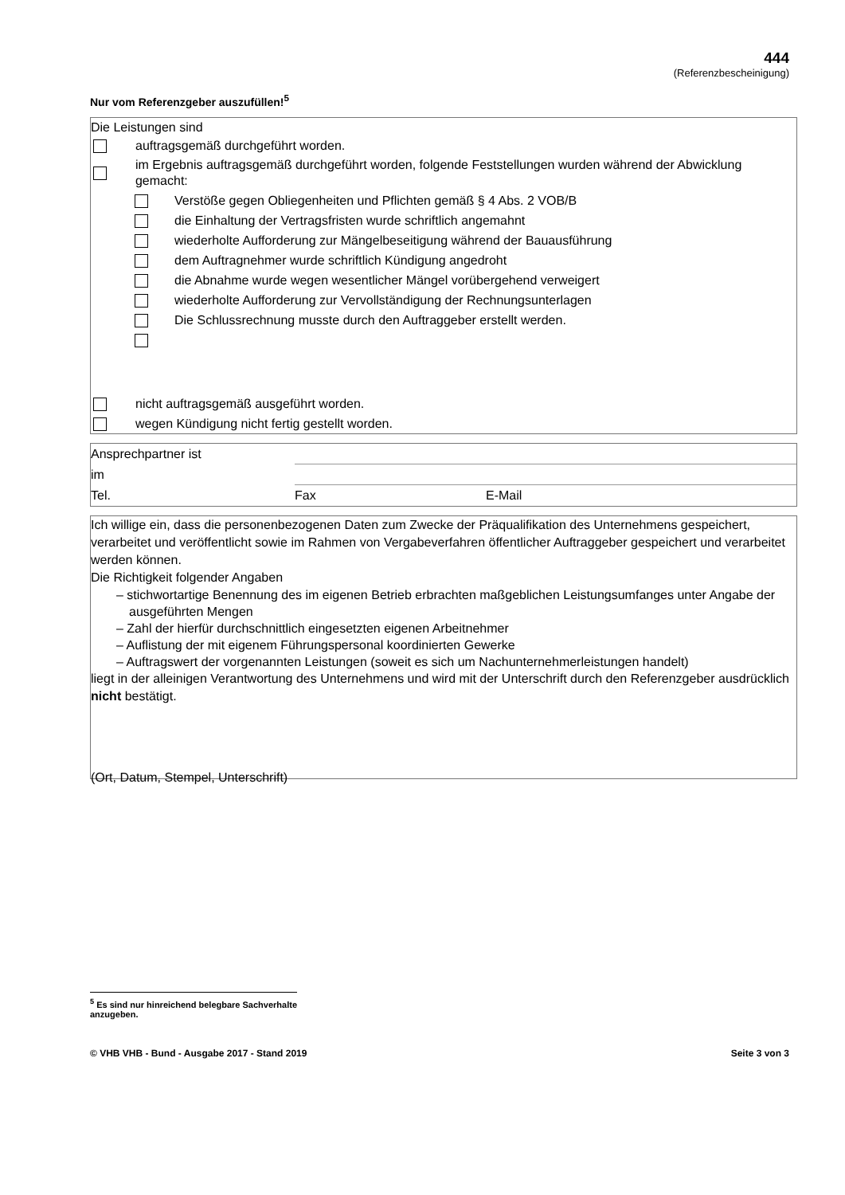444
(Referenzbescheinigung)
Nur vom Referenzgeber auszufüllen!<sup>5</sup>
Die Leistungen sind
auftragsgemäß durchgeführt worden.
im Ergebnis auftragsgemäß durchgeführt worden, folgende Feststellungen wurden während der Abwicklung gemacht:
Verstöße gegen Obliegenheiten und Pflichten gemäß § 4 Abs. 2 VOB/B
die Einhaltung der Vertragsfristen wurde schriftlich angemahnt
wiederholte Aufforderung zur Mängelbeseitigung während der Bauausführung
dem Auftragnehmer wurde schriftlich Kündigung angedroht
die Abnahme wurde wegen wesentlicher Mängel vorübergehend verweigert
wiederholte Aufforderung zur Vervollständigung der Rechnungsunterlagen
Die Schlussrechnung musste durch den Auftraggeber erstellt werden.
nicht auftragsgemäß ausgeführt worden.
wegen Kündigung nicht fertig gestellt worden.
Ansprechpartner ist
im
Tel. Fax E-Mail
Ich willige ein, dass die personenbezogenen Daten zum Zwecke der Präqualifikation des Unternehmens gespeichert, verarbeitet und veröffentlicht sowie im Rahmen von Vergabeverfahren öffentlicher Auftraggeber gespeichert und verarbeitet werden können.
Die Richtigkeit folgender Angaben
– stichwortartige Benennung des im eigenen Betrieb erbrachten maßgeblichen Leistungsumfanges unter Angabe der ausgeführten Mengen
– Zahl der hierfür durchschnittlich eingesetzten eigenen Arbeitnehmer
– Auflistung der mit eigenem Führungspersonal koordinierten Gewerke
– Auftragswert der vorgenannten Leistungen (soweit es sich um Nachunternehmerleistungen handelt)
liegt in der alleinigen Verantwortung des Unternehmens und wird mit der Unterschrift durch den Referenzgeber ausdrücklich nicht bestätigt.
(Ort, Datum, Stempel, Unterschrift)
<sup>5</sup> Es sind nur hinreichend belegbare Sachverhalte anzugeben.
© VHB VHB - Bund - Ausgabe 2017 - Stand 2019 Seite 3 von 3